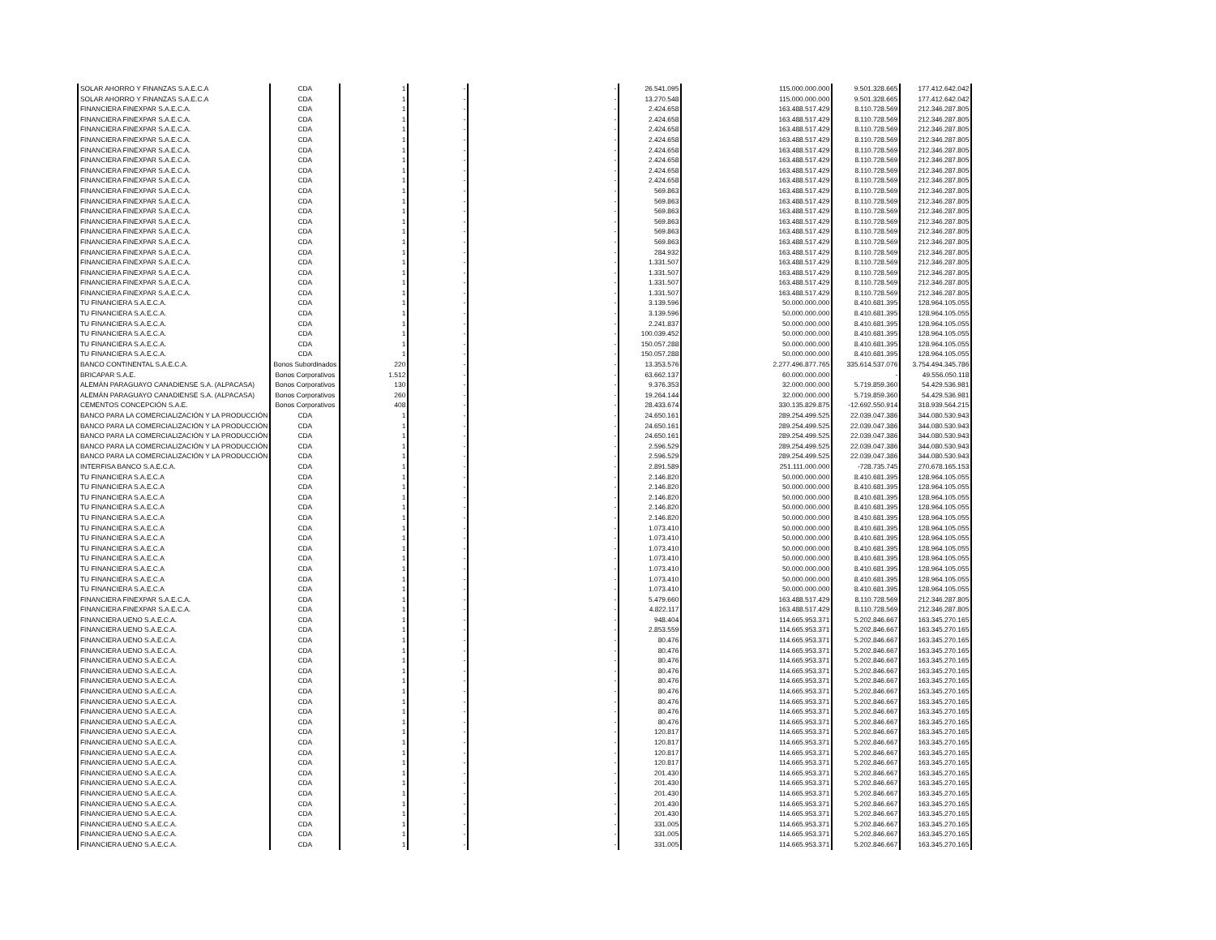| SOLAR AHORRO Y FINANZAS S.A.E.C.A | CDA | 1 | - | - | 26.541.095 | 115.000.000.000 | 9.501.328.665 | 177.412.642.042 |
| SOLAR AHORRO Y FINANZAS S.A.E.C.A | CDA | 1 | - | - | 13.270.548 | 115.000.000.000 | 9.501.328.665 | 177.412.642.042 |
| FINANCIERA FINEXPAR S.A.E.C.A. | CDA | 1 | - | - | 2.424.658 | 163.488.517.429 | 8.110.728.569 | 212.346.287.805 |
| FINANCIERA FINEXPAR S.A.E.C.A. | CDA | 1 | - | - | 2.424.658 | 163.488.517.429 | 8.110.728.569 | 212.346.287.805 |
| FINANCIERA FINEXPAR S.A.E.C.A. | CDA | 1 | - | - | 2.424.658 | 163.488.517.429 | 8.110.728.569 | 212.346.287.805 |
| FINANCIERA FINEXPAR S.A.E.C.A. | CDA | 1 | - | - | 2.424.658 | 163.488.517.429 | 8.110.728.569 | 212.346.287.805 |
| FINANCIERA FINEXPAR S.A.E.C.A. | CDA | 1 | - | - | 2.424.658 | 163.488.517.429 | 8.110.728.569 | 212.346.287.805 |
| FINANCIERA FINEXPAR S.A.E.C.A. | CDA | 1 | - | - | 2.424.658 | 163.488.517.429 | 8.110.728.569 | 212.346.287.805 |
| FINANCIERA FINEXPAR S.A.E.C.A. | CDA | 1 | - | - | 2.424.658 | 163.488.517.429 | 8.110.728.569 | 212.346.287.805 |
| FINANCIERA FINEXPAR S.A.E.C.A. | CDA | 1 | - | - | 2.424.658 | 163.488.517.429 | 8.110.728.569 | 212.346.287.805 |
| FINANCIERA FINEXPAR S.A.E.C.A. | CDA | 1 | - | - | 569.863 | 163.488.517.429 | 8.110.728.569 | 212.346.287.805 |
| FINANCIERA FINEXPAR S.A.E.C.A. | CDA | 1 | - | - | 569.863 | 163.488.517.429 | 8.110.728.569 | 212.346.287.805 |
| FINANCIERA FINEXPAR S.A.E.C.A. | CDA | 1 | - | - | 569.863 | 163.488.517.429 | 8.110.728.569 | 212.346.287.805 |
| FINANCIERA FINEXPAR S.A.E.C.A. | CDA | 1 | - | - | 569.863 | 163.488.517.429 | 8.110.728.569 | 212.346.287.805 |
| FINANCIERA FINEXPAR S.A.E.C.A. | CDA | 1 | - | - | 569.863 | 163.488.517.429 | 8.110.728.569 | 212.346.287.805 |
| FINANCIERA FINEXPAR S.A.E.C.A. | CDA | 1 | - | - | 569.863 | 163.488.517.429 | 8.110.728.569 | 212.346.287.805 |
| FINANCIERA FINEXPAR S.A.E.C.A. | CDA | 1 | - | - | 284.932 | 163.488.517.429 | 8.110.728.569 | 212.346.287.805 |
| FINANCIERA FINEXPAR S.A.E.C.A. | CDA | 1 | - | - | 1.331.507 | 163.488.517.429 | 8.110.728.569 | 212.346.287.805 |
| FINANCIERA FINEXPAR S.A.E.C.A. | CDA | 1 | - | - | 1.331.507 | 163.488.517.429 | 8.110.728.569 | 212.346.287.805 |
| FINANCIERA FINEXPAR S.A.E.C.A. | CDA | 1 | - | - | 1.331.507 | 163.488.517.429 | 8.110.728.569 | 212.346.287.805 |
| FINANCIERA FINEXPAR S.A.E.C.A. | CDA | 1 | - | - | 1.331.507 | 163.488.517.429 | 8.110.728.569 | 212.346.287.805 |
| TU FINANCIERA S.A.E.C.A. | CDA | 1 | - | - | 3.139.596 | 50.000.000.000 | 8.410.681.395 | 128.964.105.055 |
| TU FINANCIERA S.A.E.C.A. | CDA | 1 | - | - | 3.139.596 | 50.000.000.000 | 8.410.681.395 | 128.964.105.055 |
| TU FINANCIERA S.A.E.C.A. | CDA | 1 | - | - | 2.241.837 | 50.000.000.000 | 8.410.681.395 | 128.964.105.055 |
| TU FINANCIERA S.A.E.C.A. | CDA | 1 | - | - | 100.039.452 | 50.000.000.000 | 8.410.681.395 | 128.964.105.055 |
| TU FINANCIERA S.A.E.C.A. | CDA | 1 | - | - | 150.057.288 | 50.000.000.000 | 8.410.681.395 | 128.964.105.055 |
| TU FINANCIERA S.A.E.C.A. | CDA | 1 | - | - | 150.057.288 | 50.000.000.000 | 8.410.681.395 | 128.964.105.055 |
| BANCO CONTINENTAL S.A.E.C.A. | Bonos Subordinados | 220 | - | - | 13.353.576 | 2.277.496.877.765 | 335.614.537.076 | 3.754.494.345.786 |
| BRICAPAR S.A.E. | Bonos Corporativos | 1.512 | - | - | 63.662.137 | 60.000.000.000 | - | 49.556.050.118 |
| ALEMÁN PARAGUAYO CANADIENSE S.A. (ALPACASA) | Bonos Corporativos | 130 | - | - | 9.376.353 | 32.000.000.000 | 5.719.859.360 | 54.429.536.981 |
| ALEMÁN PARAGUAYO CANADIENSE S.A. (ALPACASA) | Bonos Corporativos | 260 | - | - | 19.264.144 | 32.000.000.000 | 5.719.859.360 | 54.429.536.981 |
| CEMENTOS CONCEPCIÓN S.A.E. | Bonos Corporativos | 408 | - | - | 28.433.674 | 330.135.829.875 | -12.692.550.914 | 318.939.564.215 |
| BANCO PARA LA COMERCIALIZACIÓN Y LA PRODUCCIÓN | CDA | 1 | - | - | 24.650.161 | 289.254.499.525 | 22.039.047.386 | 344.080.530.943 |
| BANCO PARA LA COMERCIALIZACIÓN Y LA PRODUCCIÓN | CDA | 1 | - | - | 24.650.161 | 289.254.499.525 | 22.039.047.386 | 344.080.530.943 |
| BANCO PARA LA COMERCIALIZACIÓN Y LA PRODUCCIÓN | CDA | 1 | - | - | 24.650.161 | 289.254.499.525 | 22.039.047.386 | 344.080.530.943 |
| BANCO PARA LA COMERCIALIZACIÓN Y LA PRODUCCIÓN | CDA | 1 | - | - | 2.596.529 | 289.254.499.525 | 22.039.047.386 | 344.080.530.943 |
| BANCO PARA LA COMERCIALIZACIÓN Y LA PRODUCCIÓN | CDA | 1 | - | - | 2.596.529 | 289.254.499.525 | 22.039.047.386 | 344.080.530.943 |
| INTERFISA BANCO S.A.E.C.A. | CDA | 1 | - | - | 2.891.589 | 251.111.000.000 | -728.735.745 | 270.678.165.153 |
| TU FINANCIERA S.A.E.C.A | CDA | 1 | - | - | 2.146.820 | 50.000.000.000 | 8.410.681.395 | 128.964.105.055 |
| TU FINANCIERA S.A.E.C.A | CDA | 1 | - | - | 2.146.820 | 50.000.000.000 | 8.410.681.395 | 128.964.105.055 |
| TU FINANCIERA S.A.E.C.A | CDA | 1 | - | - | 2.146.820 | 50.000.000.000 | 8.410.681.395 | 128.964.105.055 |
| TU FINANCIERA S.A.E.C.A | CDA | 1 | - | - | 2.146.820 | 50.000.000.000 | 8.410.681.395 | 128.964.105.055 |
| TU FINANCIERA S.A.E.C.A | CDA | 1 | - | - | 2.146.820 | 50.000.000.000 | 8.410.681.395 | 128.964.105.055 |
| TU FINANCIERA S.A.E.C.A | CDA | 1 | - | - | 1.073.410 | 50.000.000.000 | 8.410.681.395 | 128.964.105.055 |
| TU FINANCIERA S.A.E.C.A | CDA | 1 | - | - | 1.073.410 | 50.000.000.000 | 8.410.681.395 | 128.964.105.055 |
| TU FINANCIERA S.A.E.C.A | CDA | 1 | - | - | 1.073.410 | 50.000.000.000 | 8.410.681.395 | 128.964.105.055 |
| TU FINANCIERA S.A.E.C.A | CDA | 1 | - | - | 1.073.410 | 50.000.000.000 | 8.410.681.395 | 128.964.105.055 |
| TU FINANCIERA S.A.E.C.A | CDA | 1 | - | - | 1.073.410 | 50.000.000.000 | 8.410.681.395 | 128.964.105.055 |
| TU FINANCIERA S.A.E.C.A | CDA | 1 | - | - | 1.073.410 | 50.000.000.000 | 8.410.681.395 | 128.964.105.055 |
| TU FINANCIERA S.A.E.C.A | CDA | 1 | - | - | 1.073.410 | 50.000.000.000 | 8.410.681.395 | 128.964.105.055 |
| FINANCIERA FINEXPAR S.A.E.C.A. | CDA | 1 | - | - | 5.479.660 | 163.488.517.429 | 8.110.728.569 | 212.346.287.805 |
| FINANCIERA FINEXPAR S.A.E.C.A. | CDA | 1 | - | - | 4.822.117 | 163.488.517.429 | 8.110.728.569 | 212.346.287.805 |
| FINANCIERA UENO S.A.E.C.A. | CDA | 1 | - | - | 948.404 | 114.665.953.371 | 5.202.846.667 | 163.345.270.165 |
| FINANCIERA UENO S.A.E.C.A. | CDA | 1 | - | - | 2.853.559 | 114.665.953.371 | 5.202.846.667 | 163.345.270.165 |
| FINANCIERA UENO S.A.E.C.A. | CDA | 1 | - | - | 80.476 | 114.665.953.371 | 5.202.846.667 | 163.345.270.165 |
| FINANCIERA UENO S.A.E.C.A. | CDA | 1 | - | - | 80.476 | 114.665.953.371 | 5.202.846.667 | 163.345.270.165 |
| FINANCIERA UENO S.A.E.C.A. | CDA | 1 | - | - | 80.476 | 114.665.953.371 | 5.202.846.667 | 163.345.270.165 |
| FINANCIERA UENO S.A.E.C.A. | CDA | 1 | - | - | 80.476 | 114.665.953.371 | 5.202.846.667 | 163.345.270.165 |
| FINANCIERA UENO S.A.E.C.A. | CDA | 1 | - | - | 80.476 | 114.665.953.371 | 5.202.846.667 | 163.345.270.165 |
| FINANCIERA UENO S.A.E.C.A. | CDA | 1 | - | - | 80.476 | 114.665.953.371 | 5.202.846.667 | 163.345.270.165 |
| FINANCIERA UENO S.A.E.C.A. | CDA | 1 | - | - | 80.476 | 114.665.953.371 | 5.202.846.667 | 163.345.270.165 |
| FINANCIERA UENO S.A.E.C.A. | CDA | 1 | - | - | 80.476 | 114.665.953.371 | 5.202.846.667 | 163.345.270.165 |
| FINANCIERA UENO S.A.E.C.A. | CDA | 1 | - | - | 80.476 | 114.665.953.371 | 5.202.846.667 | 163.345.270.165 |
| FINANCIERA UENO S.A.E.C.A. | CDA | 1 | - | - | 120.817 | 114.665.953.371 | 5.202.846.667 | 163.345.270.165 |
| FINANCIERA UENO S.A.E.C.A. | CDA | 1 | - | - | 120.817 | 114.665.953.371 | 5.202.846.667 | 163.345.270.165 |
| FINANCIERA UENO S.A.E.C.A. | CDA | 1 | - | - | 120.817 | 114.665.953.371 | 5.202.846.667 | 163.345.270.165 |
| FINANCIERA UENO S.A.E.C.A. | CDA | 1 | - | - | 120.817 | 114.665.953.371 | 5.202.846.667 | 163.345.270.165 |
| FINANCIERA UENO S.A.E.C.A. | CDA | 1 | - | - | 201.430 | 114.665.953.371 | 5.202.846.667 | 163.345.270.165 |
| FINANCIERA UENO S.A.E.C.A. | CDA | 1 | - | - | 201.430 | 114.665.953.371 | 5.202.846.667 | 163.345.270.165 |
| FINANCIERA UENO S.A.E.C.A. | CDA | 1 | - | - | 201.430 | 114.665.953.371 | 5.202.846.667 | 163.345.270.165 |
| FINANCIERA UENO S.A.E.C.A. | CDA | 1 | - | - | 201.430 | 114.665.953.371 | 5.202.846.667 | 163.345.270.165 |
| FINANCIERA UENO S.A.E.C.A. | CDA | 1 | - | - | 201.430 | 114.665.953.371 | 5.202.846.667 | 163.345.270.165 |
| FINANCIERA UENO S.A.E.C.A. | CDA | 1 | - | - | 331.005 | 114.665.953.371 | 5.202.846.667 | 163.345.270.165 |
| FINANCIERA UENO S.A.E.C.A. | CDA | 1 | - | - | 331.005 | 114.665.953.371 | 5.202.846.667 | 163.345.270.165 |
| FINANCIERA UENO S.A.E.C.A. | CDA | 1 | - | - | 331.005 | 114.665.953.371 | 5.202.846.667 | 163.345.270.165 |